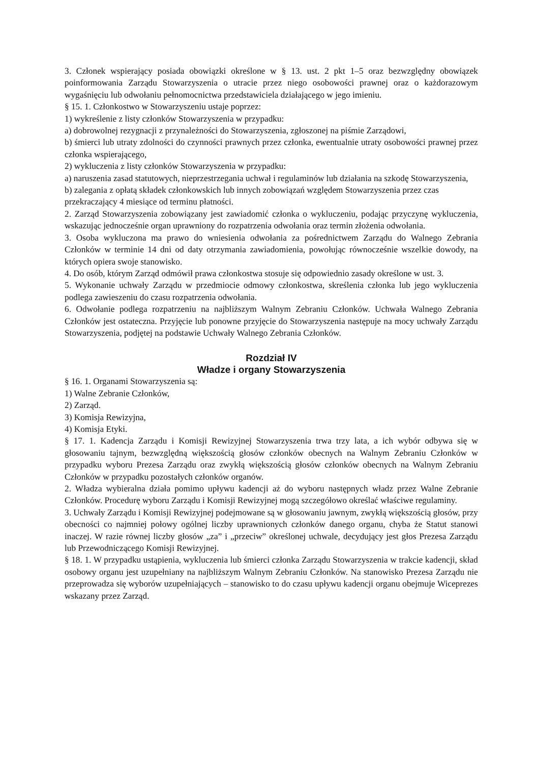3. Członek wspierający posiada obowiązki określone w § 13. ust. 2 pkt 1–5 oraz bezwzględny obowiązek poinformowania Zarządu Stowarzyszenia o utracie przez niego osobowości prawnej oraz o każdorazowym wygaśnięciu lub odwołaniu pełnomocnictwa przedstawiciela działającego w jego imieniu.
§ 15. 1. Członkostwo w Stowarzyszeniu ustaje poprzez:
1) wykreślenie z listy członków Stowarzyszenia w przypadku:
a) dobrowolnej rezygnacji z przynależności do Stowarzyszenia, zgłoszonej na piśmie Zarządowi,
b) śmierci lub utraty zdolności do czynności prawnych przez członka, ewentualnie utraty osobowości prawnej przez członka wspierającego,
2) wykluczenia z listy członków Stowarzyszenia w przypadku:
a) naruszenia zasad statutowych, nieprzestrzegania uchwał i regulaminów lub działania na szkodę Stowarzyszenia,
b) zalegania z opłatą składek członkowskich lub innych zobowiązań względem Stowarzyszenia przez czas przekraczający 4 miesiące od terminu płatności.
2. Zarząd Stowarzyszenia zobowiązany jest zawiadomić członka o wykluczeniu, podając przyczynę wykluczenia, wskazując jednocześnie organ uprawniony do rozpatrzenia odwołania oraz termin złożenia odwołania.
3. Osoba wykluczona ma prawo do wniesienia odwołania za pośrednictwem Zarządu do Walnego Zebrania Członków w terminie 14 dni od daty otrzymania zawiadomienia, powołując równocześnie wszelkie dowody, na których opiera swoje stanowisko.
4. Do osób, którym Zarząd odmówił prawa członkostwa stosuje się odpowiednio zasady określone w ust. 3.
5. Wykonanie uchwały Zarządu w przedmiocie odmowy członkostwa, skreślenia członka lub jego wykluczenia podlega zawieszeniu do czasu rozpatrzenia odwołania.
6. Odwołanie podlega rozpatrzeniu na najbliższym Walnym Zebraniu Członków. Uchwała Walnego Zebrania Członków jest ostateczna. Przyjęcie lub ponowne przyjęcie do Stowarzyszenia następuje na mocy uchwały Zarządu Stowarzyszenia, podjętej na podstawie Uchwały Walnego Zebrania Członków.
Rozdział IV
Władze i organy Stowarzyszenia
§ 16. 1. Organami Stowarzyszenia są:
1) Walne Zebranie Członków,
2) Zarząd.
3) Komisja Rewizyjna,
4) Komisja Etyki.
§ 17. 1. Kadencja Zarządu i Komisji Rewizyjnej Stowarzyszenia trwa trzy lata, a ich wybór odbywa się w głosowaniu tajnym, bezwzględną większością głosów członków obecnych na Walnym Zebraniu Członków w przypadku wyboru Prezesa Zarządu oraz zwykłą większością głosów członków obecnych na Walnym Zebraniu Członków w przypadku pozostałych członków organów.
2. Władza wybieralna działa pomimo upływu kadencji aż do wyboru następnych władz przez Walne Zebranie Członków. Procedurę wyboru Zarządu i Komisji Rewizyjnej mogą szczegółowo określać właściwe regulaminy.
3. Uchwały Zarządu i Komisji Rewizyjnej podejmowane są w głosowaniu jawnym, zwykłą większością głosów, przy obecności co najmniej połowy ogólnej liczby uprawnionych członków danego organu, chyba że Statut stanowi inaczej. W razie równej liczby głosów „za” i „przeciw” określonej uchwale, decydujący jest głos Prezesa Zarządu lub Przewodniczącego Komisji Rewizyjnej.
§ 18. 1. W przypadku ustąpienia, wykluczenia lub śmierci członka Zarządu Stowarzyszenia w trakcie kadencji, skład osobowy organu jest uzupełniany na najbliższym Walnym Zebraniu Członków. Na stanowisko Prezesa Zarządu nie przeprowadza się wyborów uzupełniających – stanowisko to do czasu upływu kadencji organu obejmuje Wiceprezes wskazany przez Zarząd.